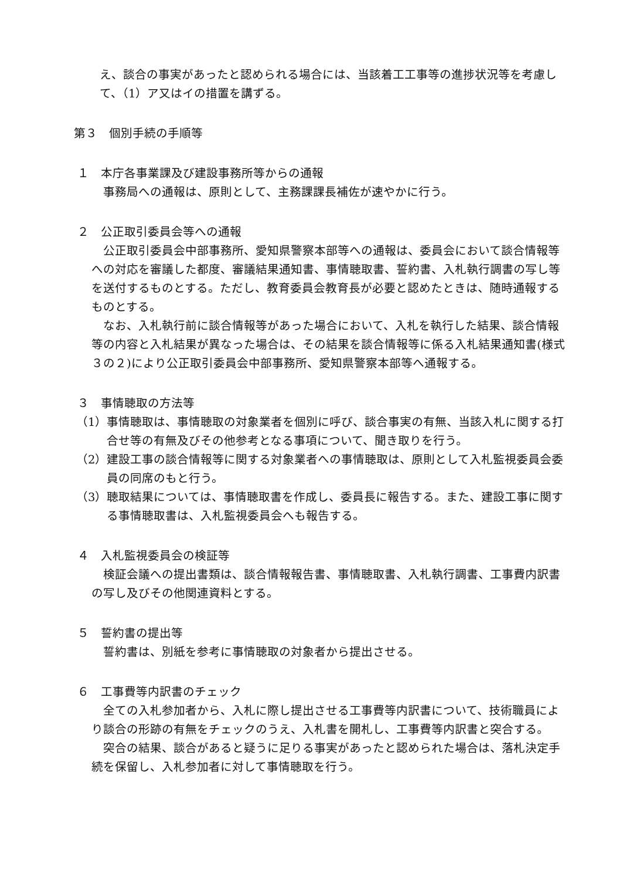え、談合の事実があったと認められる場合には、当該着工工事等の進捗状況等を考慮して、（1）ア又はイの措置を講ずる。
第３　個別手続の手順等
１　本庁各事業課及び建設事務所等からの通報
事務局への通報は、原則として、主務課課長補佐が速やかに行う。
２　公正取引委員会等への通報
公正取引委員会中部事務所、愛知県警察本部等への通報は、委員会において談合情報等への対応を審議した都度、審議結果通知書、事情聴取書、誓約書、入札執行調書の写し等を送付するものとする。ただし、教育委員会教育長が必要と認めたときは、随時通報するものとする。
なお、入札執行前に談合情報等があった場合において、入札を執行した結果、談合情報等の内容と入札結果が異なった場合は、その結果を談合情報等に係る入札結果通知書(様式３の２)により公正取引委員会中部事務所、愛知県警察本部等へ通報する。
３　事情聴取の方法等
（1）事情聴取は、事情聴取の対象業者を個別に呼び、談合事実の有無、当該入札に関する打合せ等の有無及びその他参考となる事項について、聞き取りを行う。
（2）建設工事の談合情報等に関する対象業者への事情聴取は、原則として入札監視委員会委員の同席のもと行う。
（3）聴取結果については、事情聴取書を作成し、委員長に報告する。また、建設工事に関する事情聴取書は、入札監視委員会へも報告する。
４　入札監視委員会の検証等
検証会議への提出書類は、談合情報報告書、事情聴取書、入札執行調書、工事費内訳書の写し及びその他関連資料とする。
５　誓約書の提出等
誓約書は、別紙を参考に事情聴取の対象者から提出させる。
６　工事費等内訳書のチェック
全ての入札参加者から、入札に際し提出させる工事費等内訳書について、技術職員により談合の形跡の有無をチェックのうえ、入札書を開札し、工事費等内訳書と突合する。
突合の結果、談合があると疑うに足りる事実があったと認められた場合は、落札決定手続を保留し、入札参加者に対して事情聴取を行う。